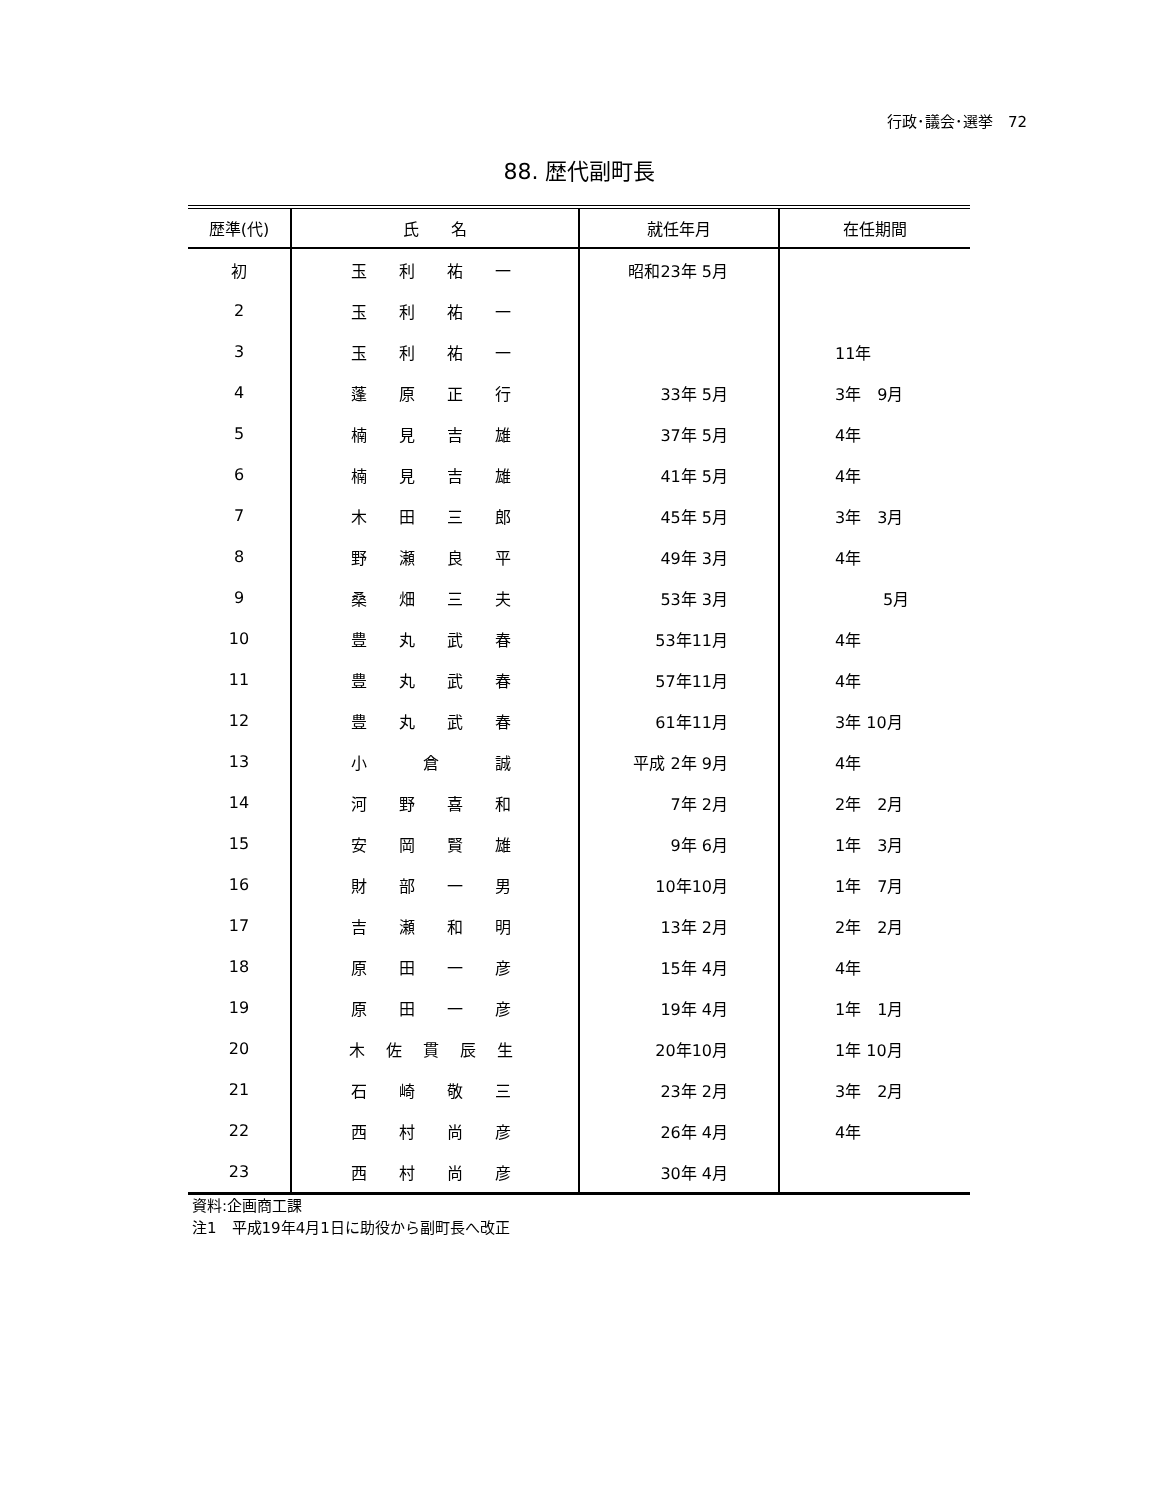行政･議会･選挙　72
88. 歴代副町長
| 歴準(代) | 氏 名 | 就任年月 | 在任期間 |
| --- | --- | --- | --- |
| 初 | 玉 利 祐 一 | 昭和23年 5月 | |
| 2 | 玉 利 祐 一 | | |
| 3 | 玉 利 祐 一 | | 11年 |
| 4 | 蓬 原 正 行 | 33年 5月 | 3年 9月 |
| 5 | 楠 見 吉 雄 | 37年 5月 | 4年 |
| 6 | 楠 見 吉 雄 | 41年 5月 | 4年 |
| 7 | 木 田 三 郎 | 45年 5月 | 3年 3月 |
| 8 | 野 瀬 良 平 | 49年 3月 | 4年 |
| 9 | 桑 畑 三 夫 | 53年 3月 | 5月 |
| 10 | 豊 丸 武 春 | 53年11月 | 4年 |
| 11 | 豊 丸 武 春 | 57年11月 | 4年 |
| 12 | 豊 丸 武 春 | 61年11月 | 3年 10月 |
| 13 | 小 倉 誠 | 平成 2年 9月 | 4年 |
| 14 | 河 野 喜 和 | 7年 2月 | 2年 2月 |
| 15 | 安 岡 賢 雄 | 9年 6月 | 1年 3月 |
| 16 | 財 部 一 男 | 10年10月 | 1年 7月 |
| 17 | 吉 瀬 和 明 | 13年 2月 | 2年 2月 |
| 18 | 原 田 一 彦 | 15年 4月 | 4年 |
| 19 | 原 田 一 彦 | 19年 4月 | 1年 1月 |
| 20 | 木 佐 貫 辰 生 | 20年10月 | 1年 10月 |
| 21 | 石 崎 敬 三 | 23年 2月 | 3年 2月 |
| 22 | 西 村 尚 彦 | 26年 4月 | 4年 |
| 23 | 西 村 尚 彦 | 30年 4月 | |
資料:企画商工課
注1　平成19年4月1日に助役から副町長へ改正